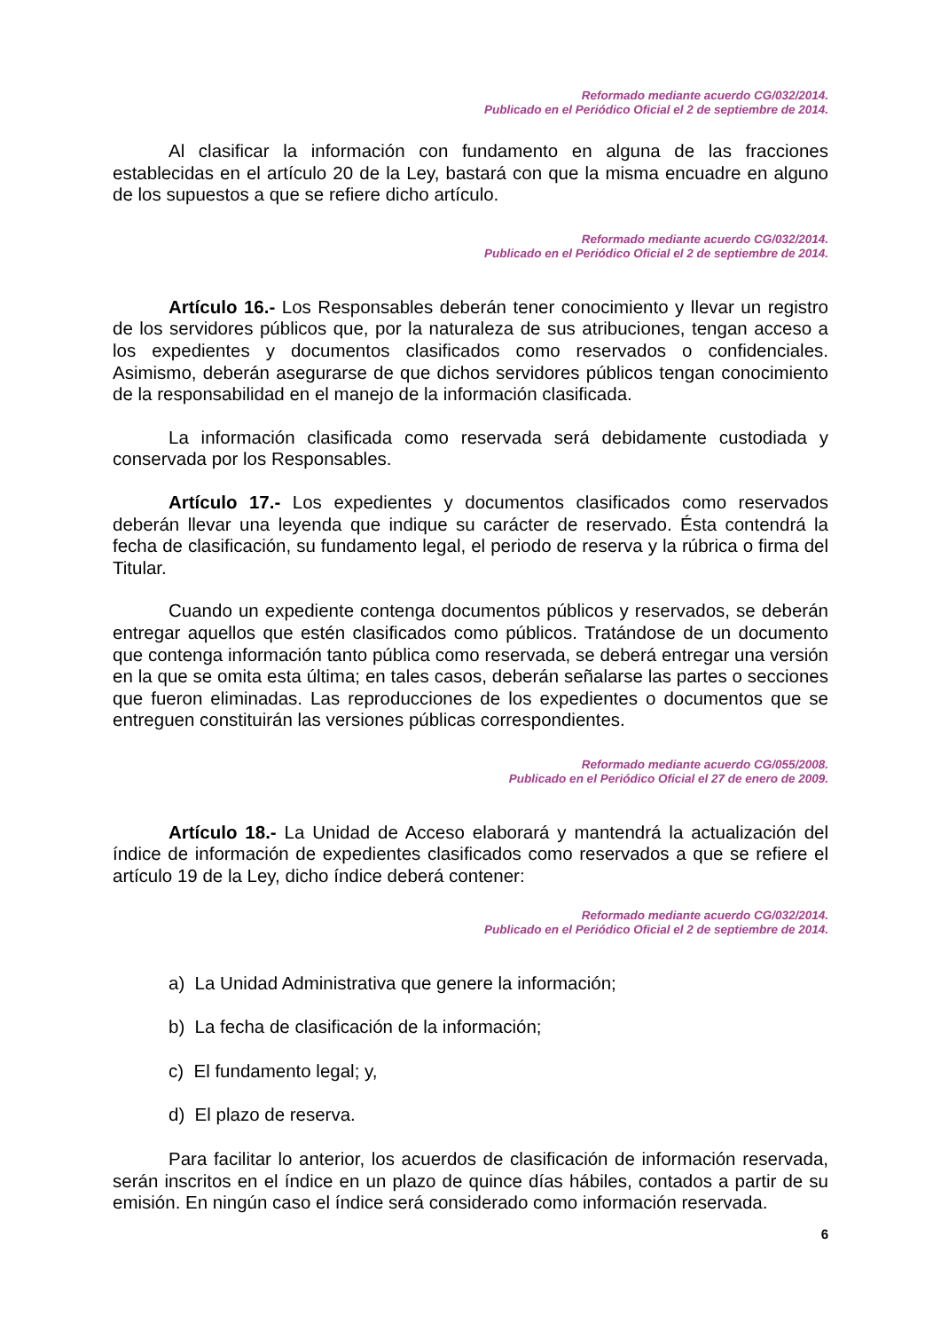Reformado mediante acuerdo CG/032/2014.
Publicado en el Periódico Oficial el 2 de septiembre de 2014.
Al clasificar la información con fundamento en alguna de las fracciones establecidas en el artículo 20 de la Ley, bastará con que la misma encuadre en alguno de los supuestos a que se refiere dicho artículo.
Reformado mediante acuerdo CG/032/2014.
Publicado en el Periódico Oficial el 2 de septiembre de 2014.
Artículo 16.- Los Responsables deberán tener conocimiento y llevar un registro de los servidores públicos que, por la naturaleza de sus atribuciones, tengan acceso a los expedientes y documentos clasificados como reservados o confidenciales. Asimismo, deberán asegurarse de que dichos servidores públicos tengan conocimiento de la responsabilidad en el manejo de la información clasificada.
La información clasificada como reservada será debidamente custodiada y conservada por los Responsables.
Artículo 17.- Los expedientes y documentos clasificados como reservados deberán llevar una leyenda que indique su carácter de reservado. Ésta contendrá la fecha de clasificación, su fundamento legal, el periodo de reserva y la rúbrica o firma del Titular.
Cuando un expediente contenga documentos públicos y reservados, se deberán entregar aquellos que estén clasificados como públicos. Tratándose de un documento que contenga información tanto pública como reservada, se deberá entregar una versión en la que se omita esta última; en tales casos, deberán señalarse las partes o secciones que fueron eliminadas. Las reproducciones de los expedientes o documentos que se entreguen constituirán las versiones públicas correspondientes.
Reformado mediante acuerdo CG/055/2008.
Publicado en el Periódico Oficial el 27 de enero de 2009.
Artículo 18.- La Unidad de Acceso elaborará y mantendrá la actualización del índice de información de expedientes clasificados como reservados a que se refiere el artículo 19 de la Ley, dicho índice deberá contener:
Reformado mediante acuerdo CG/032/2014.
Publicado en el Periódico Oficial el 2 de septiembre de 2014.
a) La Unidad Administrativa que genere la información;
b) La fecha de clasificación de la información;
c) El fundamento legal; y,
d) El plazo de reserva.
Para facilitar lo anterior, los acuerdos de clasificación de información reservada, serán inscritos en el índice en un plazo de quince días hábiles, contados a partir de su emisión. En ningún caso el índice será considerado como información reservada.
6